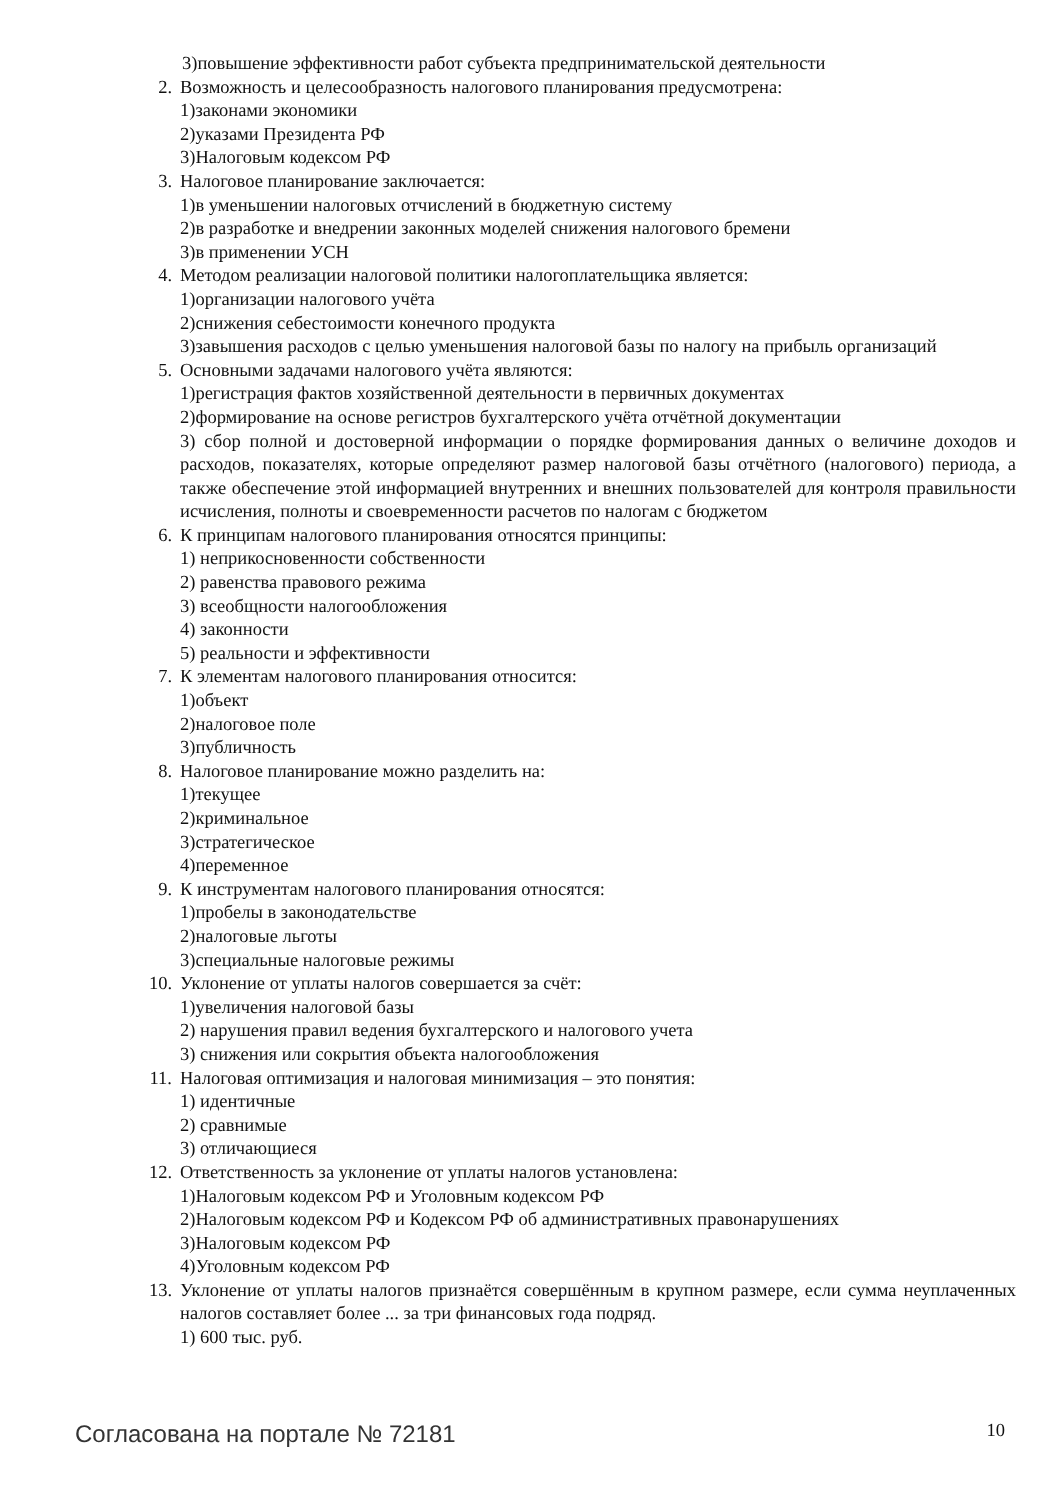3)повышение эффективности работ субъекта предпринимательской деятельности
2. Возможность и целесообразность налогового планирования предусмотрена:
1)законами экономики
2)указами Президента РФ
3)Налоговым кодексом РФ
3. Налоговое планирование заключается:
1)в уменьшении налоговых отчислений в бюджетную систему
2)в разработке и внедрении законных моделей снижения налогового бремени
3)в применении УСН
4. Методом реализации налоговой политики налогоплательщика является:
1)организации налогового учёта
2)снижения себестоимости конечного продукта
3)завышения расходов с целью уменьшения налоговой базы по налогу на прибыль организаций
5. Основными задачами налогового учёта являются:
1)регистрация фактов хозяйственной деятельности в первичных документах
2)формирование на основе регистров бухгалтерского учёта отчётной документации
3) сбор полной и достоверной информации о порядке формирования данных о величине доходов и расходов, показателях, которые определяют размер налоговой базы отчётного (налогового) периода, а также обеспечение этой информацией внутренних и внешних пользователей для контроля правильности исчисления, полноты и своевременности расчетов по налогам с бюджетом
6. К принципам налогового планирования относятся принципы:
1) неприкосновенности собственности
2) равенства правового режима
3) всеобщности налогообложения
4) законности
5) реальности и эффективности
7. К элементам налогового планирования относится:
1)объект
2)налоговое поле
3)публичность
8. Налоговое планирование можно разделить на:
1)текущее
2)криминальное
3)стратегическое
4)переменное
9. К инструментам налогового планирования относятся:
1)пробелы в законодательстве
2)налоговые льготы
3)специальные налоговые режимы
10.
Уклонение от уплаты налогов совершается за счёт:
1)увеличения налоговой базы
2) нарушения правил ведения бухгалтерского и налогового учета
3) снижения или сокрытия объекта налогообложения
11.
Налоговая оптимизация и налоговая минимизация – это понятия:
1) идентичные
2) сравнимые
3) отличающиеся
12.
Ответственность за уклонение от уплаты налогов установлена:
1)Налоговым кодексом РФ и Уголовным кодексом РФ
2)Налоговым кодексом РФ и Кодексом РФ об административных правонарушениях
3)Налоговым кодексом РФ
4)Уголовным кодексом РФ
13.
Уклонение от уплаты налогов признаётся совершённым в крупном размере, если сумма неуплаченных налогов составляет более ... за три финансовых года подряд.
1) 600 тыс. руб.
Согласована на портале № 72181 10